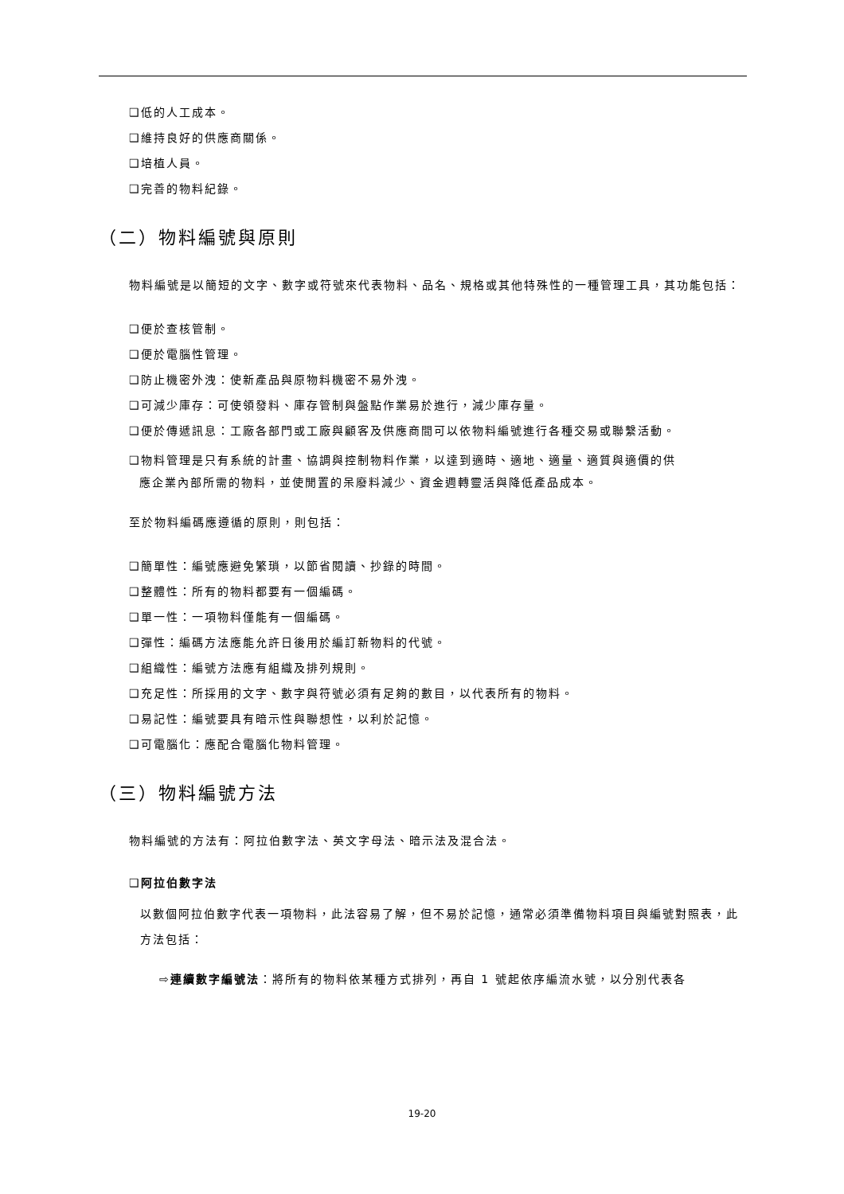❑低的人工成本。
❑維持良好的供應商關係。
❑培植人員。
❑完善的物料紀錄。
（二）物料編號與原則
物料編號是以簡短的文字、數字或符號來代表物料、品名、規格或其他特殊性的一種管理工具，其功能包括：
❑便於查核管制。
❑便於電腦性管理。
❑防止機密外洩：使新產品與原物料機密不易外洩。
❑可減少庫存：可使領發料、庫存管制與盤點作業易於進行，減少庫存量。
❑便於傳遞訊息：工廠各部門或工廠與顧客及供應商間可以依物料編號進行各種交易或聯繫活動。
❑物料管理是只有系統的計畫、協調與控制物料作業，以達到適時、適地、適量、適質與適價的供
應企業內部所需的物料，並使閒置的呆廢料減少、資金週轉靈活與降低產品成本。
至於物料編碼應遵循的原則，則包括：
❑簡單性：編號應避免繁瑣，以節省閱讀、抄錄的時間。
❑整體性：所有的物料都要有一個編碼。
❑單一性：一項物料僅能有一個編碼。
❑彈性：編碼方法應能允許日後用於編訂新物料的代號。
❑組織性：編號方法應有組織及排列規則。
❑充足性：所採用的文字、數字與符號必須有足夠的數目，以代表所有的物料。
❑易記性：編號要具有暗示性與聯想性，以利於記憶。
❑可電腦化：應配合電腦化物料管理。
（三）物料編號方法
物料編號的方法有：阿拉伯數字法、英文字母法、暗示法及混合法。
❑阿拉伯數字法
以數個阿拉伯數字代表一項物料，此法容易了解，但不易於記憶，通常必須準備物料項目與編號對照表，此方法包括：
⇨連續數字編號法：將所有的物料依某種方式排列，再自 1 號起依序編流水號，以分別代表各
19-20